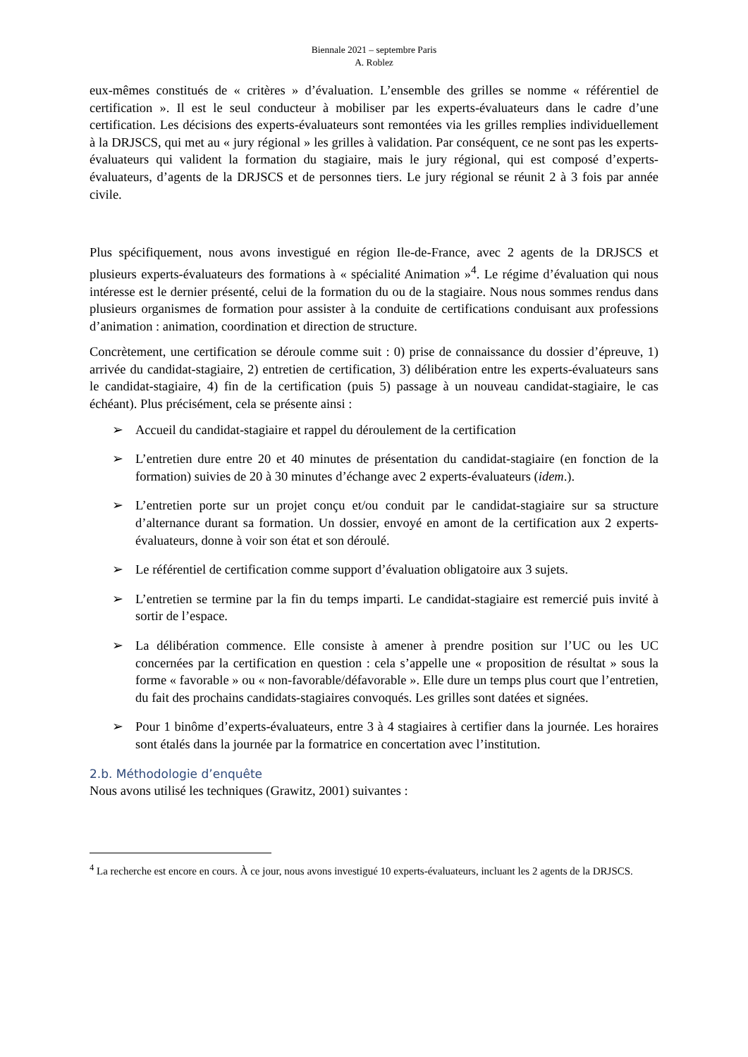Biennale 2021 – septembre Paris
A. Roblez
eux-mêmes constitués de « critères » d’évaluation. L’ensemble des grilles se nomme « référentiel de certification ». Il est le seul conducteur à mobiliser par les experts-évaluateurs dans le cadre d’une certification. Les décisions des experts-évaluateurs sont remontées via les grilles remplies individuellement à la DRJSCS, qui met au « jury régional » les grilles à validation. Par conséquent, ce ne sont pas les experts-évaluateurs qui valident la formation du stagiaire, mais le jury régional, qui est composé d’experts-évaluateurs, d’agents de la DRJSCS et de personnes tiers. Le jury régional se réunit 2 à 3 fois par année civile.
Plus spécifiquement, nous avons investigué en région Ile-de-France, avec 2 agents de la DRJSCS et plusieurs experts-évaluateurs des formations à « spécialité Animation »<sup>4</sup>. Le régime d’évaluation qui nous intéresse est le dernier présenté, celui de la formation du ou de la stagiaire. Nous nous sommes rendus dans plusieurs organismes de formation pour assister à la conduite de certifications conduisant aux professions d’animation : animation, coordination et direction de structure.
Concrètement, une certification se déroule comme suit : 0) prise de connaissance du dossier d’épreuve, 1) arrivée du candidat-stagiaire, 2) entretien de certification, 3) délibération entre les experts-évaluateurs sans le candidat-stagiaire, 4) fin de la certification (puis 5) passage à un nouveau candidat-stagiaire, le cas échéant). Plus précisément, cela se présente ainsi :
➢ Accueil du candidat-stagiaire et rappel du déroulement de la certification
➢ L’entretien dure entre 20 et 40 minutes de présentation du candidat-stagiaire (en fonction de la formation) suivies de 20 à 30 minutes d’échange avec 2 experts-évaluateurs (idem.).
➢ L’entretien porte sur un projet conçu et/ou conduit par le candidat-stagiaire sur sa structure d’alternance durant sa formation. Un dossier, envoyé en amont de la certification aux 2 experts-évaluateurs, donne à voir son état et son déroulé.
➢ Le référentiel de certification comme support d’évaluation obligatoire aux 3 sujets.
➢ L’entretien se termine par la fin du temps imparti. Le candidat-stagiaire est remercié puis invité à sortir de l’espace.
➢ La délibération commence. Elle consiste à amener à prendre position sur l’UC ou les UC concernées par la certification en question : cela s’appelle une « proposition de résultat » sous la forme « favorable » ou « non-favorable/défavorable ». Elle dure un temps plus court que l’entretien, du fait des prochains candidats-stagiaires convoqués. Les grilles sont datées et signées.
➢ Pour 1 binôme d’experts-évaluateurs, entre 3 à 4 stagiaires à certifier dans la journée. Les horaires sont étalés dans la journée par la formatrice en concertation avec l’institution.
2.b. Méthodologie d’enquête
Nous avons utilisé les techniques (Grawitz, 2001) suivantes :
<sup>4</sup> La recherche est encore en cours. À ce jour, nous avons investigué 10 experts-évaluateurs, incluant les 2 agents de la DRJSCS.